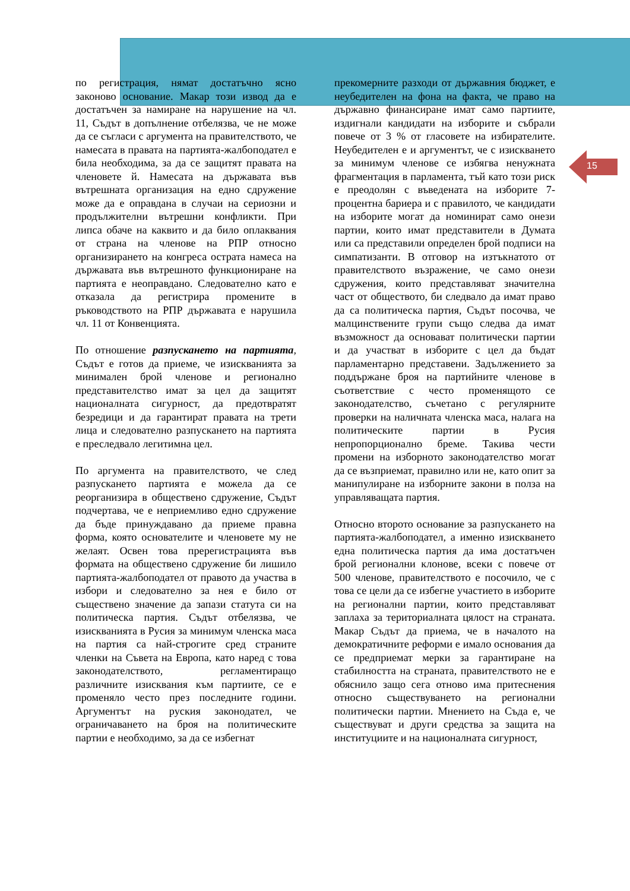15
по регистрация, нямат достатъчно ясно законово основание. Макар този извод да е достатъчен за намиране на нарушение на чл. 11, Съдът в допълнение отбелязва, че не може да се съгласи с аргумента на правителството, че намесата в правата на партията-жалбоподател е била необходима, за да се защитят правата на членовете й. Намесата на държавата във вътрешната организация на едно сдружение може да е оправдана в случаи на сериозни и продължителни вътрешни конфликти. При липса обаче на каквито и да било оплаквания от страна на членове на РПР относно организирането на конгреса острата намеса на държавата във вътрешното функциониране на партията е неоправдано. Следователно като е отказала да регистрира промените в ръководството на РПР държавата е нарушила чл. 11 от Конвенцията.
По отношение разпускането на партията, Съдът е готов да приеме, че изискванията за минимален брой членове и регионално представителство имат за цел да защитят националната сигурност, да предотвратят безредици и да гарантират правата на трети лица и следователно разпускането на партията е преследвало легитимна цел.
По аргумента на правителството, че след разпускането партията е можела да се реорганизира в обществено сдружение, Съдът подчертава, че е неприемливо едно сдружение да бъде принуждавано да приеме правна форма, която основателите и членовете му не желаят. Освен това пререгистрацията във формата на обществено сдружение би лишило партията-жалбоподател от правото да участва в избори и следователно за нея е било от съществено значение да запази статута си на политическа партия. Съдът отбелязва, че изискванията в Русия за минимум членска маса на партия са най-строгите сред страните членки на Съвета на Европа, като наред с това законодателството, регламентиращо различните изисквания към партиите, се е променяло често през последните години. Аргументът на руския законодател, че ограничаването на броя на политическите партии е необходимо, за да се избегнат
прекомерните разходи от държавния бюджет, е неубедителен на фона на факта, че право на държавно финансиране имат само партиите, издигнали кандидати на изборите и събрали повече от 3 % от гласовете на избирателите. Неубедителен е и аргументът, че с изискването за минимум членове се избягва ненужната фрагментация в парламента, тъй като този риск е преодолян с въведената на изборите 7-процентна бариера и с правилото, че кандидати на изборите могат да номинират само онези партии, които имат представители в Думата или са представили определен брой подписи на симпатизанти. В отговор на изтъкнатото от правителството възражение, че само онези сдружения, които представляват значителна част от обществото, би следвало да имат право да са политическа партия, Съдът посочва, че малцинствените групи също следва да имат възможност да основават политически партии и да участват в изборите с цел да бъдат парламентарно представени. Задължението за поддържане броя на партийните членове в съответствие с често променящото се законодателство, съчетано с регулярните проверки на наличната членска маса, налага на политическите партии в Русия непропорционално бреме. Такива чести промени на изборното законодателство могат да се възприемат, правилно или не, като опит за манипулиране на изборните закони в полза на управляващата партия.
Относно второто основание за разпускането на партията-жалбоподател, а именно изискването една политическа партия да има достатъчен брой регионални клонове, всеки с повече от 500 членове, правителството е посочило, че с това се цели да се избегне участието в изборите на регионални партии, които представляват заплаха за териториалната цялост на страната. Макар Съдът да приема, че в началото на демократичните реформи е имало основания да се предприемат мерки за гарантиране на стабилността на страната, правителството не е обяснило защо сега отново има притеснения относно съществуването на регионални политически партии. Мнението на Съда е, че съществуват и други средства за защита на институциите и на националната сигурност,